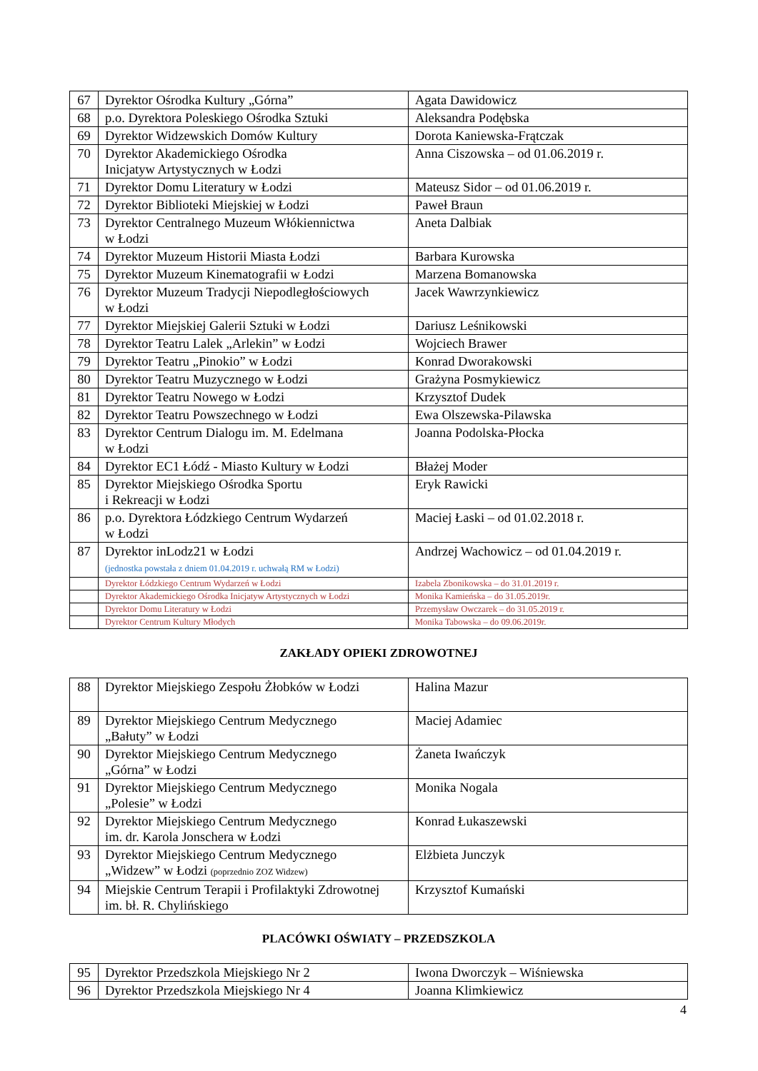| 67 | Dyrektor Ośrodka Kultury „Górna” | Agata Dawidowicz |
| 68 | p.o. Dyrektora Poleskiego Ośrodka Sztuki | Aleksandra Podębska |
| 69 | Dyrektor Widzewskich Domów Kultury | Dorota Kaniewska-Frątczak |
| 70 | Dyrektor Akademickiego Ośrodka Inicjatyw Artystycznych w Łodzi | Anna Ciszowska – od 01.06.2019 r. |
| 71 | Dyrektor Domu Literatury w Łodzi | Mateusz Sidor – od 01.06.2019 r. |
| 72 | Dyrektor Biblioteki Miejskiej w Łodzi | Paweł Braun |
| 73 | Dyrektor Centralnego Muzeum Włókiennictwa w Łodzi | Aneta Dalbiak |
| 74 | Dyrektor Muzeum Historii Miasta Łodzi | Barbara Kurowska |
| 75 | Dyrektor Muzeum Kinematografii w Łodzi | Marzena Bomanowska |
| 76 | Dyrektor Muzeum Tradycji Niepodległościowych w Łodzi | Jacek Wawrzynkiewicz |
| 77 | Dyrektor Miejskiej Galerii Sztuki w Łodzi | Dariusz Leśnikowski |
| 78 | Dyrektor Teatru Lalek „Arlekin” w Łodzi | Wojciech Brawer |
| 79 | Dyrektor Teatru „Pinokio” w Łodzi | Konrad Dworakowski |
| 80 | Dyrektor Teatru Muzycznego w Łodzi | Grażyna Posmykiewicz |
| 81 | Dyrektor Teatru Nowego w Łodzi | Krzysztof Dudek |
| 82 | Dyrektor Teatru Powszechnego w Łodzi | Ewa Olszewska-Pilawska |
| 83 | Dyrektor Centrum Dialogu im. M. Edelmana w Łodzi | Joanna Podolska-Płocka |
| 84 | Dyrektor EC1 Łódź - Miasto Kultury w Łodzi | Błażej Moder |
| 85 | Dyrektor Miejskiego Ośrodka Sportu i Rekreacji w Łodzi | Eryk Rawicki |
| 86 | p.o. Dyrektora Łódzkiego Centrum Wydarzeń w Łodzi | Maciej Łaski – od 01.02.2018 r. |
| 87 | Dyrektor inLodz21 w Łodzi (jednostka powstała z dniem 01.04.2019 r. uchwałą RM w Łodzi) | Andrzej Wachowicz – od 01.04.2019 r. |
| | Dyrektor Łódzkiego Centrum Wydarzeń w Łodzi | Izabela Zbonikowska – do 31.01.2019 r. |
| | Dyrektor Akademickiego Ośrodka Inicjatyw Artystycznych w Łodzi | Monika Kamieńska – do 31.05.2019r. |
| | Dyrektor Domu Literatury w Łodzi | Przemysław Owczarek – do 31.05.2019 r. |
| | Dyrektor Centrum Kultury Młodych | Monika Tabowska – do 09.06.2019r. |
ZAKŁADY OPIEKI ZDROWOTNEJ
| 88 | Dyrektor Miejskiego Zespołu Żłobków w Łodzi | Halina Mazur |
| 89 | Dyrektor Miejskiego Centrum Medycznego „Bałuty” w Łodzi | Maciej Adamiec |
| 90 | Dyrektor Miejskiego Centrum Medycznego „Górna” w Łodzi | Żaneta Iwańczyk |
| 91 | Dyrektor Miejskiego Centrum Medycznego „Polesie” w Łodzi | Monika Nogala |
| 92 | Dyrektor Miejskiego Centrum Medycznego im. dr. Karola Jonschera w Łodzi | Konrad Łukaszewski |
| 93 | Dyrektor Miejskiego Centrum Medycznego „Widzew” w Łodzi (poprzednio ZOZ Widzew) | Elżbieta Junczyk |
| 94 | Miejskie Centrum Terapii i Profilaktyki Zdrowotnej im. bł. R. Chylińskiego | Krzysztof Kumański |
PLACÓWKI OŚWIATY – PRZEDSZKOLA
| 95 | Dyrektor Przedszkola Miejskiego Nr 2 | Iwona Dworczyk – Wiśniewska |
| 96 | Dyrektor Przedszkola Miejskiego Nr 4 | Joanna Klimkiewicz |
4